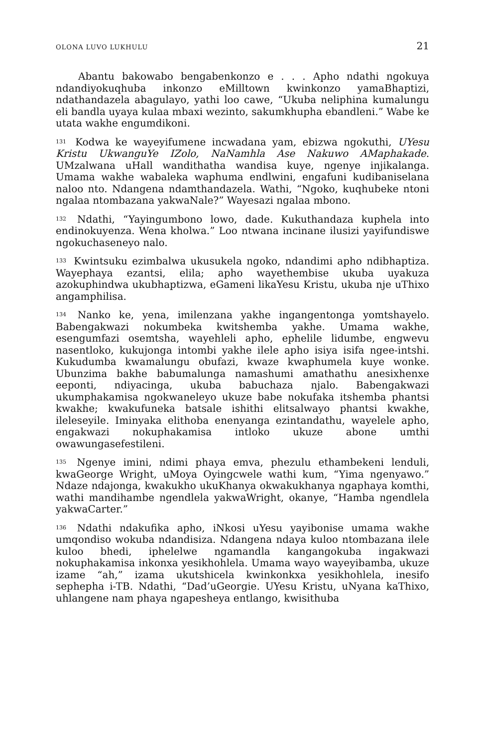OLONA LUVO LUKHULU 21
Abantu bakowabo bengabenkonzo e . . . Apho ndathi ngokuya ndandiyokuqhuba inkonzo eMilltown kwinkonzo yamaBhaptizi, ndathandazela abagulayo, yathi loo cawe, “Ukuba neliphina kumalungu eli bandla uyaya kulaa mbaxi wezinto, sakumkhupha ebandleni.” Wabe ke utata wakhe engumdikoni.
<sup>131</sup> Kodwa ke wayeyifumene incwadana yam, ebizwa ngokuthi, UYesu Kristu UkwanguYe IZolo, NaNamhla Ase Nakuwo AMaphakade. UMzalwana uHall wandithatha wandisa kuye, ngenye injikalanga. Umama wakhe wabaleka waphuma endlwini, engafuni kudibaniselana naloo nto. Ndangena ndamthandazela. Wathi, “Ngoko, kuqhubeke ntoni ngalaa ntombazana yakwaNale?” Wayesazi ngalaa mbono.
<sup>132</sup> Ndathi, “Yayingumbono lowo, dade. Kukuthandaza kuphela into endinokuyenza. Wena kholwa.” Loo ntwana incinane ilusizi yayifundiswe ngokuchaseneyo nalo.
<sup>133</sup> Kwintsuku ezimbalwa ukusukela ngoko, ndandimi apho ndibhaptiza. Wayephaya ezantsi, elila; apho wayethembise ukuba uyakuza azokuphindwa ukubhaptizwa, eGameni likaYesu Kristu, ukuba nje uThixo angamphilisa.
<sup>134</sup> Nanko ke, yena, imilenzana yakhe ingangentonga yomtshayelo. Babengakwazi nokumbeka kwitshemba yakhe. Umama wakhe, esengumfazi osemtsha, wayehleli apho, ephelile lidumbe, engwevu nasentloko, kukujonga intombi yakhe ilele apho isiya isifa ngee-intshi. Kukudumba kwamalungu obufazi, kwaze kwaphumela kuye wonke. Ubunzima bakhe babumalunga namashumi amathathu anesixhenxe eeponti, ndiyacinga, ukuba babuchaza njalo. Babengakwazi ukumphakamisa ngokwaneleyo ukuze babe nokufaka itshemba phantsi kwakhe; kwakufuneka batsale ishithi elitsalwayo phantsi kwakhe, ileleseyile. Iminyaka elithoba enenyanga ezintandathu, wayelele apho, engakwazi nokuphakamisa intloko ukuze abone umthi owawungasefestileni.
<sup>135</sup> Ngenye imini, ndimi phaya emva, phezulu ethambekeni lenduli, kwaGeorge Wright, uMoya Oyingcwele wathi kum, “Yima ngenyawo.” Ndaze ndajonga, kwakukho ukuKhanya okwakukhanya ngaphaya komthi, wathi mandihambe ngendlela yakwaWright, okanye, “Hamba ngendlela yakwaCarter.”
<sup>136</sup> Ndathi ndakufika apho, iNkosi uYesu yayibonise umama wakhe umqondiso wokuba ndandisiza. Ndangena ndaya kuloo ntombazana ilele kuloo bhedi, iphelelwe ngamandla kangangokuba ingakwazi nokuphakamisa inkonxa yesikhohlela. Umama wayo wayeyibamba, ukuze izame “ah,” izama ukutshicela kwinkonkxa yesikhohlela, inesifo sephepha i-TB. Ndathi, “Dad’uGeorgie. UYesu Kristu, uNyana kaThixo, uhlangene nam phaya ngapesheya entlango, kwisithuba